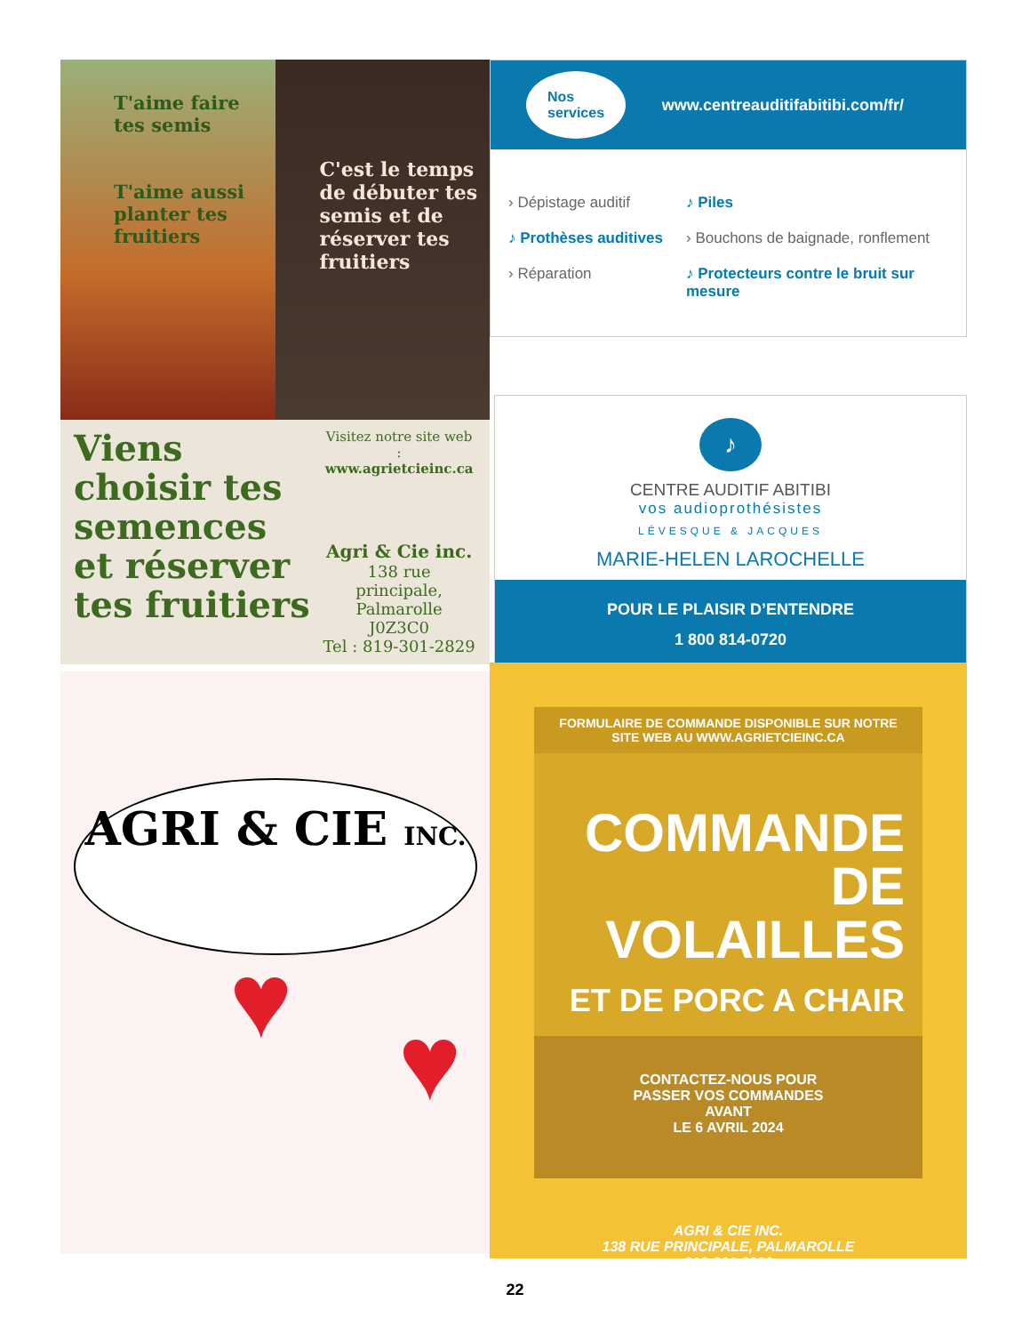T'aime faire tes semis
T'aime aussi planter tes fruitiers
C'est le temps de débuter tes semis et de réserver tes fruitiers
Viens choisir tes semences et réserver tes fruitiers
Visitez notre site web :
www.agrietcieinc.ca
Agri & Cie inc.
138 rue principale,
Palmarolle
J0Z3C0
Tel : 819-301-2829
Nos
services www.centreauditifabitibi.com/fr/
› Dépistage auditif ♪ Piles ♪ Prothèses auditives › Bouchons de baignade, ronflement › Réparation ♪ Protecteurs contre le bruit sur mesure
♪
CENTRE AUDITIF ABITIBI
vos audioprothésistes
LÉVESQUE & JACQUES
MARIE-HELEN LAROCHELLE
POUR LE PLAISIR D’ENTENDRE
1 800 814-0720
AGRI & CIE INC.
♥
♥
FORMULAIRE DE COMMANDE DISPONIBLE SUR NOTRE
SITE WEB AU WWW.AGRIETCIEINC.CA
COMMANDE
DE VOLAILLES
ET DE PORC A CHAIR
CONTACTEZ-NOUS POUR
PASSER VOS COMMANDES
AVANT
LE 6 AVRIL 2024
AGRI & CIE INC.
138 RUE PRINCIPALE, PALMAROLLE
819-301-2829
22